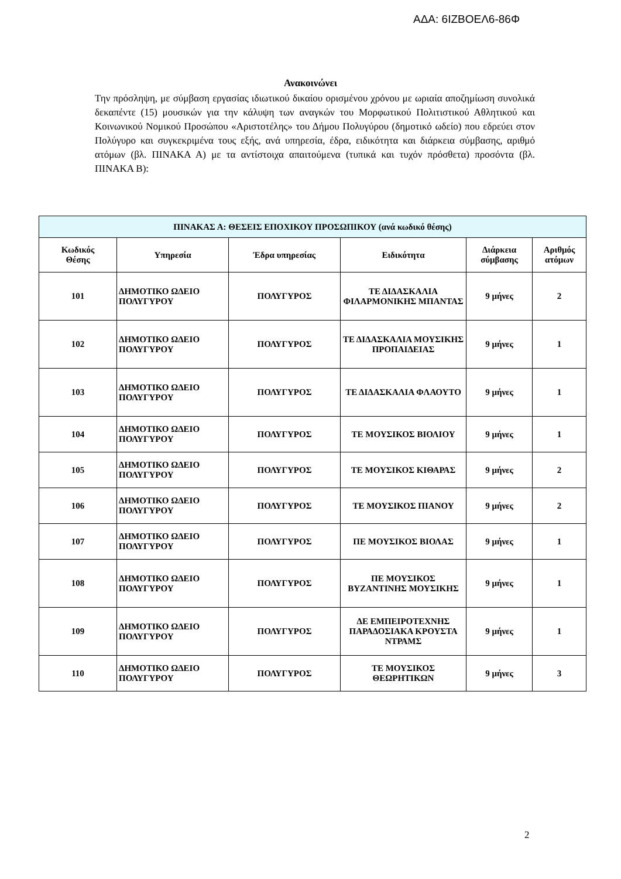ΑΔΑ: 6ΙΖΒΟΕΛ6-86Φ
Ανακοινώνει
Την πρόσληψη, με σύμβαση εργασίας ιδιωτικού δικαίου ορισμένου χρόνου με ωριαία αποζημίωση συνολικά δεκαπέντε (15) μουσικών για την κάλυψη των αναγκών του Μορφωτικού Πολιτιστικού Αθλητικού και Κοινωνικού Νομικού Προσώπου «Αριστοτέλης» του Δήμου Πολυγύρου (δημοτικό ωδείο) που εδρεύει στον Πολύγυρο και συγκεκριμένα τους εξής, ανά υπηρεσία, έδρα, ειδικότητα και διάρκεια σύμβασης, αριθμό ατόμων (βλ. ΠΙΝΑΚΑ Α) με τα αντίστοιχα απαιτούμενα (τυπικά και τυχόν πρόσθετα) προσόντα (βλ. ΠΙΝΑΚΑ Β):
| ΠΙΝΑΚΑΣ Α: ΘΕΣΕΙΣ ΕΠΟΧΙΚΟΥ ΠΡΟΣΩΠΙΚΟΥ (ανά κωδικό θέσης) | | | | | |
| --- | --- | --- | --- | --- | --- |
| Κωδικός Θέσης | Υπηρεσία | Έδρα υπηρεσίας | Ειδικότητα | Διάρκεια σύμβασης | Αριθμός ατόμων |
| 101 | ΔΗΜΟΤΙΚΟ ΩΔΕΙΟ ΠΟΛΥΓΥΡΟΥ | ΠΟΛΥΓΥΡΟΣ | ΤΕ ΔΙΔΑΣΚΑΛΙΑ ΦΙΛΑΡΜΟΝΙΚΗΣ ΜΠΑΝΤΑΣ | 9 μήνες | 2 |
| 102 | ΔΗΜΟΤΙΚΟ ΩΔΕΙΟ ΠΟΛΥΓΥΡΟΥ | ΠΟΛΥΓΥΡΟΣ | ΤΕ ΔΙΔΑΣΚΑΛΙΑ ΜΟΥΣΙΚΗΣ ΠΡΟΠΑΙΔΕΙΑΣ | 9 μήνες | 1 |
| 103 | ΔΗΜΟΤΙΚΟ ΩΔΕΙΟ ΠΟΛΥΓΥΡΟΥ | ΠΟΛΥΓΥΡΟΣ | ΤΕ ΔΙΔΑΣΚΑΛΙΑ ΦΛΑΟΥΤΟ | 9 μήνες | 1 |
| 104 | ΔΗΜΟΤΙΚΟ ΩΔΕΙΟ ΠΟΛΥΓΥΡΟΥ | ΠΟΛΥΓΥΡΟΣ | ΤΕ ΜΟΥΣΙΚΟΣ ΒΙΟΛΙΟΥ | 9 μήνες | 1 |
| 105 | ΔΗΜΟΤΙΚΟ ΩΔΕΙΟ ΠΟΛΥΓΥΡΟΥ | ΠΟΛΥΓΥΡΟΣ | ΤΕ ΜΟΥΣΙΚΟΣ ΚΙΘΑΡΑΣ | 9 μήνες | 2 |
| 106 | ΔΗΜΟΤΙΚΟ ΩΔΕΙΟ ΠΟΛΥΓΥΡΟΥ | ΠΟΛΥΓΥΡΟΣ | ΤΕ ΜΟΥΣΙΚΟΣ ΠΙΑΝΟΥ | 9 μήνες | 2 |
| 107 | ΔΗΜΟΤΙΚΟ ΩΔΕΙΟ ΠΟΛΥΓΥΡΟΥ | ΠΟΛΥΓΥΡΟΣ | ΠΕ ΜΟΥΣΙΚΟΣ ΒΙΟΛΑΣ | 9 μήνες | 1 |
| 108 | ΔΗΜΟΤΙΚΟ ΩΔΕΙΟ ΠΟΛΥΓΥΡΟΥ | ΠΟΛΥΓΥΡΟΣ | ΠΕ ΜΟΥΣΙΚΟΣ ΒΥΖΑΝΤΙΝΗΣ ΜΟΥΣΙΚΗΣ | 9 μήνες | 1 |
| 109 | ΔΗΜΟΤΙΚΟ ΩΔΕΙΟ ΠΟΛΥΓΥΡΟΥ | ΠΟΛΥΓΥΡΟΣ | ΔΕ ΕΜΠΕΙΡΟΤΕΧΝΗΣ ΠΑΡΑΔΟΣΙΑΚΑ ΚΡΟΥΣΤΑ ΝΤΡΑΜΣ | 9 μήνες | 1 |
| 110 | ΔΗΜΟΤΙΚΟ ΩΔΕΙΟ ΠΟΛΥΓΥΡΟΥ | ΠΟΛΥΓΥΡΟΣ | ΤΕ ΜΟΥΣΙΚΟΣ ΘΕΩΡΗΤΙΚΩΝ | 9 μήνες | 3 |
2